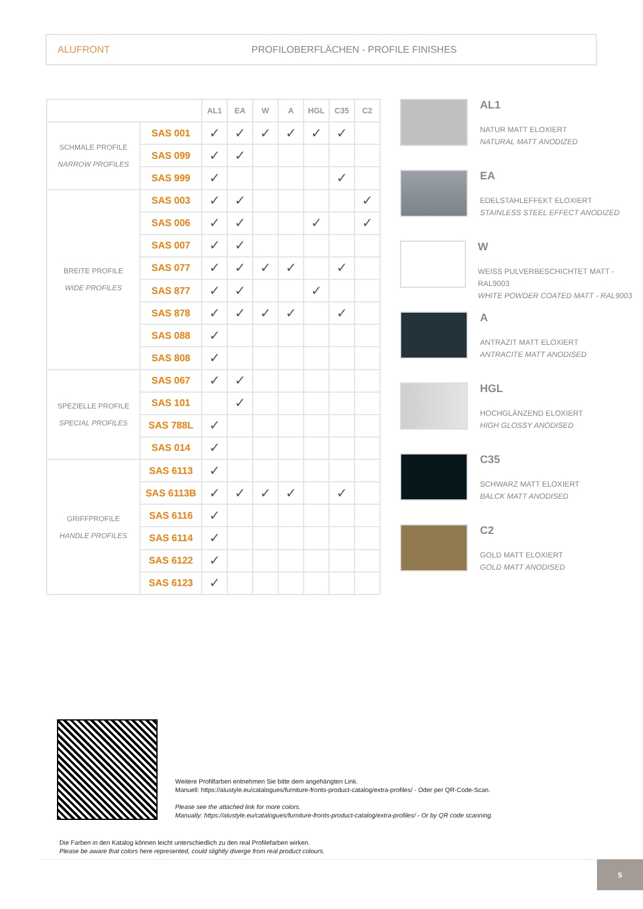ALUFRONT PROFILOBERFLÄCHEN - PROFILE FINISHES
| | | AL1 | EA | W | A | HGL | C35 | C2 |
| SCHMALE PROFILE NARROW PROFILES | SAS 001 | ✓ | ✓ | ✓ | ✓ | ✓ | ✓ | |
| | SAS 099 | ✓ | ✓ | | | | | |
| | SAS 999 | ✓ | | | | | ✓ | |
| BREITE PROFILE WIDE PROFILES | SAS 003 | ✓ | ✓ | | | | | ✓ |
| | SAS 006 | ✓ | ✓ | | | ✓ | | ✓ |
| | SAS 007 | ✓ | ✓ | | | | | |
| | SAS 077 | ✓ | ✓ | ✓ | ✓ | | ✓ | |
| | SAS 877 | ✓ | ✓ | | | ✓ | | |
| | SAS 878 | ✓ | ✓ | ✓ | ✓ | | ✓ | |
| | SAS 088 | ✓ | | | | | | |
| | SAS 808 | ✓ | | | | | | |
| SPEZIELLE PROFILE SPECIAL PROFILES | SAS 067 | ✓ | ✓ | | | | | |
| | SAS 101 | | ✓ | | | | | |
| | SAS 788L | ✓ | | | | | | |
| | SAS 014 | ✓ | | | | | | |
| GRIFFPROFILE HANDLE PROFILES | SAS 6113 | ✓ | | | | | | |
| | SAS 6113B | ✓ | ✓ | ✓ | ✓ | | ✓ | |
| | SAS 6116 | ✓ | | | | | | |
| | SAS 6114 | ✓ | | | | | | |
| | SAS 6122 | ✓ | | | | | | |
| | SAS 6123 | ✓ | | | | | | |
AL1
NATUR MATT ELOXIERT
NATURAL MATT ANODIZED
EA
EDELSTAHLEFFEKT ELOXIERT
STAINLESS STEEL EFFECT ANODIZED
W
WEISS PULVERBESCHICHTET MATT - RAL9003
WHITE POWDER COATED MATT - RAL9003
A
ANTRAZIT MATT ELOXIERT
ANTRACITE MATT ANODISED
HGL
HOCHGLÄNZEND ELOXIERT
HIGH GLOSSY ANODISED
C35
SCHWARZ MATT ELOXIERT
BALCK MATT ANODISED
C2
GOLD MATT ELOXIERT
GOLD MATT ANODISED
Weitere Profilfarben entnehmen Sie bitte dem angehängten Link.
Manuell: https://alustyle.eu/catalogues/furniture-fronts-product-catalog/extra-profiles/ - Oder per QR-Code-Scan.
Please see the attached link for more colors.
Manually: https://alustyle.eu/catalogues/furniture-fronts-product-catalog/extra-profiles/ - Or by QR code scanning.
Die Farben in den Katalog können leicht unterschiedlich zu den real Profilefarben wirken.
Please be aware that colors here represented, could slightly diverge from real product colours.
5